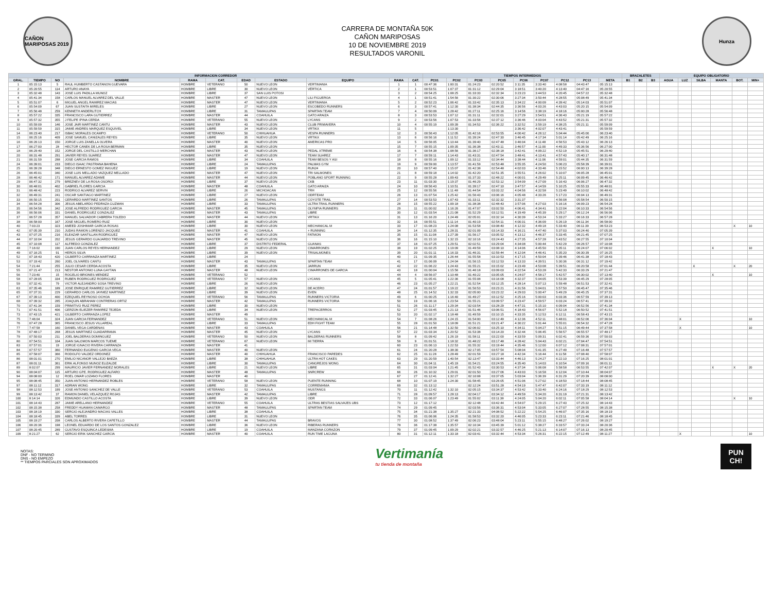CAÑON MARIPOSAS 2019
CARRERA DE MONTAÑA 50K
CAÑON MARIPOSAS
10 DE NOVIEMBRE 2019
RESULTADOS VARONIL
Hunza
| INFORMACION CORREDOR | | | | | | | | | | | TIEMPOS INTERMEDIOS | | | | | | | | | BRAZALETES | | | EQUIPO OBLIGATORIO | | | | | |
| --- | --- | --- | --- | --- | --- | --- | --- | --- | --- | --- | --- | --- | --- | --- | --- | --- | --- | --- | --- | --- | --- | --- | --- | --- | --- | --- | --- | --- |
| GRAL. | TIEMPO | NO | NOMBRE | RAMA | CAT. | EDAD | ESTADO | EQUIPO | RAMA | CAT. | PC01 | PC02 | PC03 | PC05 | PC06 | PC07 | PC12 | PC13 | META | B1 | B2 | B3 | AGUA | LUZ | SILBA | MANTA | BOT. | MIN+ |
| 1 | 05:15:13 | 5 | RAUL HUMBERTO CASTANON GUEVARA | HOMBRE | VETERANO | 50 | NUEVO LEON | VERTIMANIA | 1 | 1 | 00:47:36 | 1:00:31 | 01:24:23 | 02:20:52 | 3:11:35 | 3:33:40 | 4:08:58 | 04:43:47 | 05:15:13 | | | | | | | | | |
| 2 | 05:20:55 | 114 | ARTURO ANAYA | HOMBRE | LIBRE | 30 | NUEVO LEON | VÉRTICA | 2 | 1 | 00:53:51 | 1:07:37 | 01:31:12 | 02:29:04 | 3:18:51 | 3:40:20 | 4:13:40 | 04:47:16 | 05:20:55 | | | | | | | | | |
| 3 | 05:32:48 | 143 | JOSE LUIS PADILLA MUNOZ | HOMBRE | LIBRE | 37 | SAN LUIS POTOSI | | 3 | 2 | 00:54:25 | 1:08:25 | 01:33:33 | 02:32:34 | 3:23:23 | 3:44:53 | 4:20:45 | 04:57:22 | 05:32:48 | | | | | | | | | |
| 4 | 05:41:34 | 158 | CARLOS MANUEL ALVAREZ DEL VALLE | HOMBRE | MASTER | 47 | NUEVO LEON | LILI FIGUEROA | 4 | 1 | 00:51:41 | 1:54:56 | 01:30:22 | 02:30:06 | 3:27:34 | 3:50:44 | 4:28:55 | 05:08:49 | 05:41:34 | | | | | | | | | |
| 5 | 05:51:07 | 6 | MIGUEL ANGEL RAMIREZ MACIAS | HOMBRE | MASTER | 47 | NUEVO LEON | VERTIMANIA | 5 | 2 | 00:52:23 | 1:06:42 | 01:33:42 | 02:35:13 | 3:34:22 | 4:00:09 | 4:39:42 | 05:14:03 | 05:51:07 | | | | | | | | | |
| 6 | 05:54:09 | 67 | JUAN SUSTAITA MIRELES | HOMBRE | LIBRE | 27 | NUEVO LEON | ESCOBEDO RUNNERS | 6 | 3 | 00:57:41 | 1:12:30 | 01:38:34 | 02:44:35 | 3:36:56 | 4:03:26 | 4:43:03 | 05:20:15 | 05:54:09 | | | | | | | | | |
| 7 | 05:56:48 | 259 | KENNETH ANDERLITCH | HOMBRE | LIBRE | 31 | TAMAULIPAS | SPARTAN TEAM | 7 | 4 | 00:50:09 | 1:28:42 | 01:27:11 | 02:25:16 | 3:14:56 | 3:38:19 | 4:18:16 | 05:00:28 | 05:56:48 | | | | | | | | | |
| 8 | 05:57:22 | 335 | FRANCISCO LARA GUTIERREZ | HOMBRE | MASTER | 44 | COAHUILA | GATO ARAIZA | 8 | 3 | 00:53:53 | 1:07:12 | 01:31:11 | 02:32:01 | 3:27:29 | 3:54:51 | 4:36:43 | 05:21:19 | 05:57:22 | | | | | | | | | |
| 9 | 05:57:32 | 355 | J FELIPE IPINA CERDA | HOMBRE | VETERANO | 55 | NUEVO LEON | LYCANS | 9 | 2 | 00:53:56 | 1:07:53 | 01:33:56 | 02:37:12 | 3:36:46 | 4:03:04 | 4:43:52 | 05:21:31 | 05:57:32 | | | | | | | | | |
| 10 | 05:59:09 | 146 | JOSE JAIR MARTINEZ CANTU | HOMBRE | MASTER | 43 | NUEVO LEON | CLUB PRIMAVERA | 10 | 4 | 00:55:19 | 1:09:39 | 01:34:53 | 02:36:22 | 3:32:52 | 3:59:19 | 4:38:25 | 05:21:11 | 05:59:09 | | | | | | | | | |
| 11 | 05:59:59 | 315 | JAIME ANDRES MARQUEZ ESQUIVEL | HOMBRE | LIBRE | 34 | NUEVO LEON | VRTIKX | 11 | 5 | | 1:13:30 | | | 3:36:42 | 4:02:07 | 4:43:41 | | 05:59:59 | | | | | | | | | |
| 14 | 06:23:40 | 217 | ISBAC MORALES OCAMPO | HOMBRE | VETERANO | 50 | CHIHUAHUA | VESPA RUNNERS | 12 | 3 | 00:56:43 | 1:12:05 | 01:42:16 | 02:53:55 | 4:00:42 | 4:26:12 | 5:04:44 | 05:45:00 | 06:23:40 | | | | | | | | | |
| 15 | 06:25:16 | 409 | JOSE SAMUEL CANIZALES REYES | HOMBRE | LIBRE | 35 | NUEVO LEON | VRTIKX | 13 | 6 | 00:56:16 | 1:11:52 | 01:39:24 | 02:47:30 | 3:46:45 | 4:17:34 | 5:01:14 | 05:42:49 | 06:25:16 | | | | | | | | | |
| 16 | 06:26:13 | 150 | JORGE LUIS ZANELLA OLVERA | HOMBRE | MASTER | 40 | NUEVO LEON | AMERICAS PRO | 14 | 5 | 00:56:05 | 1:10:44 | 01:39:40 | 02:47:48 | 3:46:04 | 4:11:48 | 4:56:53 | 05:43:12 | 06:26:13 | | | | | | | | | |
| 17 | 06:27:00 | 28 | HECTOR CANEK DE LA ROSA BERMAN | HOMBRE | LIBRE | 35 | NUEVO LEON | | 15 | 7 | 00:55:15 | 1:09:35 | 01:36:38 | 02:43:11 | 3:46:57 | 4:11:00 | 4:49:33 | 05:36:56 | 06:27:00 | | | | | | | | | |
| 18 | 06:29:40 | 152 | JORGE DEL CASTILLO MERCHAN | HOMBRE | MASTER | 43 | NUEVO LEON | PEDAL XTREME | 16 | 6 | 00:54:38 | 1:08:56 | 01:36:17 | 02:38:18 | 3:42:41 | 4:09:22 | 4:52:19 | 05:45:51 | 06:29:40 | | | | | | | | | |
| 20 | 06:31:48 | 291 | JAVIER REYES SUAREZ | HOMBRE | MASTER | 47 | NUEVO LEON | TEAM SUAREZ | 17 | 7 | 00:59:11 | 1:14:43 | 01:43:31 | 02:47:54 | 3:48:41 | 4:13:41 | 4:57:43 | 05:40:17 | 06:31:48 | | | | | | | | | |
| 21 | 06:31:59 | 288 | JOSE GARCIA RAMOS | HOMBRE | LIBRE | 34 | COAHUILA | TEAM BESOS Y ASI | 18 | 8 | 00:55:16 | 1:09:12 | 01:33:12 | 02:34:44 | 3:38:44 | 4:11:06 | 4:59:01 | 05:44:35 | 06:31:59 | | | | | | | | | |
| 24 | 06:39:01 | 233 | DIEGO ISAAC PASTRANA BAHENA | HOMBRE | LIBRE | 24 | TAMAULIPAS | PALMAS GYM | 19 | 9 | 00:59:00 | 1:13:57 | 01:41:59 | 02:53:48 | 3:55:35 | 4:24:50 | 5:06:23 | 05:58:39 | 06:39:01 | | | | | | | | | |
| 25 | 06:39:28 | 348 | DIEGO ERNESTO GOMEZ INIGUEZ | HOMBRE | LIBRE | 19 | NUEVO LEON | RUN24 | 20 | 10 | 00:57:40 | 1:15:07 | 01:42:38 | 02:54:48 | 4:02:03 | 4:33:46 | 5:15:52 | 06:00:13 | 06:39:28 | | | | | | | | | |
| 26 | 06:45:01 | 340 | JOSE LUIS MELLADO VAZQUEZ MELLADO | HOMBRE | MASTER | 47 | NUEVO LEON | TRI SALMONES | 21 | 8 | 00:59:18 | 1:14:02 | 01:42:20 | 02:51:35 | 3:55:51 | 4:26:02 | 5:10:07 | 06:05:28 | 06:45:01 | | | | | | | | | |
| 28 | 06:46:42 | 171 | MANUEL ALVAREZ ADAME | HOMBRE | MASTER | 44 | NUEVO LEON | POBLANO SPORT RUNNING | 22 | 9 | 00:55:28 | 1:09:43 | 01:37:33 | 02:48:22 | 4:00:01 | 4:29:49 | 5:25:11 | 06:09:45 | 06:46:42 | | | | | | | | | |
| 29 | 06:47:32 | 279 | BREZNEV DE LA ROSA OSOROI | HOMBRE | LIBRE | 37 | NUEVO LEON | CKB | 23 | 11 | 01:03:30 | 1:19:37 | 01:46:29 | 02:53:12 | 3:54:09 | 4:27:09 | 5:16:43 | 06:06:27 | 06:47:32 | | | | | | | | | |
| 30 | 06:48:01 | 402 | GABRIEL FLORES GARCIA | HOMBRE | MASTER | 48 | COAHUILA | GATO ARAIZA | 24 | 10 | 00:56:43 | 1:10:51 | 01:39:17 | 02:47:10 | 3:47:57 | 4:14:59 | 5:10:25 | 05:55:33 | 06:48:01 | | | | | | | | | |
| 31 | 06:48:42 | 223 | RODRIGO ALVAREZ SERVIN | HOMBRE | LIBRE | 26 | MICHOACAN | TRH | 25 | 12 | 00:55:56 | 1:11:48 | 01:44:54 | 03:03:22 | 4:04:56 | 4:32:58 | 5:23:49 | 06:10:02 | 06:48:42 | | | | | | | | | |
| 32 | 06:49:31 | 241 | OSCAR SANTIAGO MARTINEZ | HOMBRE | LIBRE | 27 | NUEVO LEON | ODRTEAM | 26 | 13 | 01:07:54 | 1:25:42 | 01:56:43 | 03:06:16 | 4:05:48 | 4:33:26 | 5:17:23 | 06:04:13 | 06:49:31 | | | | | | | | | |
| 33 | 06:50:15 | 201 | GERARDO MARTINEZ SANTOS | HOMBRE | LIBRE | 26 | TAMAULIPAS | COYOTE TRAIL | 27 | 14 | 00:53:53 | 1:07:43 | 01:33:11 | 02:32:32 | 3:31:37 | | 4:56:08 | 05:58:54 | 06:50:15 | | | | | | | | | |
| 34 | 06:54:28 | 306 | JESUS ABELARDO PEDRAZA GUZMAN | HOMBRE | LIBRE | 33 | TAMAULIPAS | ULTRA TRAIL RUNNERS | 28 | 15 | 00:55:22 | 1:09:18 | 01:38:38 | 02:48:43 | 3:57:06 | 4:27:03 | 5:16:16 | 06:09:23 | 06:54:28 | | | | | | | | | |
| 35 | 06:54:56 | 342 | JOSE ALFREDO RODRIGUEZ GARCIA | HOMBRE | MASTER | 45 | TAMAULIPAS | OLYMPIA RUNNERS | 29 | 11 | 01:00:02 | 1:16:26 | 01:47:07 | 03:02:50 | 4:06:41 | 4:34:41 | 5:22:04 | 06:10:33 | 06:54:56 | | | | | | | | | |
| 36 | 06:56:06 | 331 | DANIEL RODRIGUEZ GONZALEZ | HOMBRE | MASTER | 43 | TAMAULIPAS | LIBRE | 30 | 12 | 01:03:54 | 1:21:08 | 01:52:29 | 03:12:51 | 4:19:49 | 4:45:39 | 5:29:17 | 06:12:24 | 06:56:06 | | | | | | | | | |
| 37 | 06:57:28 | 357 | MANUEL SALVADOR CABRERA TOLEDO | HOMBRE | MASTER | 44 | NUEVO LEON | VRTIKX | 31 | 13 | 01:16:20 | 1:24:49 | 02:05:01 | 03:32:14 | 4:30:39 | 4:53:24 | 5:33:27 | 06:16:33 | 06:57:28 | | | | | | | | | |
| 38 | 06:58:00 | 167 | JOSE MIGUEL ROMERO RUIZ | HOMBRE | LIBRE | 30 | NUEVO LEON | | 32 | 16 | 00:55:51 | 1:11:14 | 01:40:19 | 02:54:11 | 4:00:31 | 4:36:09 | 5:26:19 | 06:11:34 | 06:58:00 | | | | | | | | | |
| 40 | 7:03:23 | 323 | AMEED JOSHIMAR GARCIA ROSAS | HOMBRE | LIBRE | 30 | NUEVO LEON | MECHANICAL M | 33 | 17 | 01:08:23 | 1:24:08 | 01:53:58 | 03:08:40 | 4:12:32 | 4:49:18 | 5:33:40 | 06:11:39 | 06:53:23 | | | | | | | | X | 10 |
| 42 | 07:05:39 | 210 | JUDAS RAMON LORENZO JACQUEZ | HOMBRE | MASTER | 41 | COAHUILA | + RUNNING | 34 | 14 | 01:12:35 | 1:28:31 | 02:01:09 | 03:14:33 | 4:16:21 | 4:47:40 | 5:37:03 | 06:24:40 | 07:05:39 | | | | | | | | | |
| 43 | 07:07:25 | 216 | ELEAZAR SANTILLAN RODRIGUEZ | HOMBRE | MASTER | 47 | NUEVO LEON | FATMON | 35 | 15 | 01:11:08 | 1:27:39 | 01:56:17 | 03:05:52 | 4:13:12 | 4:46:37 | 5:33:45 | 06:21:45 | 07:07:25 | | | | | | | | | |
| 44 | 07:10:04 | 202 | JESUS GERARDO GUAJARDO TREVINO | HOMBRE | MASTER | 45 | NUEVO LEON | | 36 | 16 | 01:15:10 | 1:32:15 | 02:10:16 | 03:24:43 | 4:27:35 | 4:57:28 | 5:43:52 | 06:27:55 | 07:10:04 | | | | | | | | | |
| 45 | 07:10:08 | 117 | ALFREDO GONZALEZ | HOMBRE | LIBRE | 37 | DISTRITO FEDERAL | GUANAS | 37 | 18 | 01:07:25 | 1:29:51 | 02:02:51 | 03:29:04 | 4:34:08 | 5:00:44 | 5:42:29 | 06:26:57 | 07:10:08 | | | | | | | | | |
| 48 | 7:16:02 | 190 | JUAN CARLOS REYES HERNANDEZ | HOMBRE | LIBRE | 29 | NUEVO LEON | CIMARRONES | 38 | 19 | 01:02:25 | 1:19:09 | 01:49:59 | 03:08:10 | 4:14:06 | 4:45:50 | 5:35:11 | 06:24:07 | 07:06:02 | | | | | | | X | | 10 |
| 49 | 07:16:25 | 91 | HEROS SILVA | HOMBRE | LIBRE | 39 | NUEVO LEON | TRISALMONES | 39 | 20 | 01:01:11 | 1:16:33 | 01:46:31 | 02:59:44 | 4:12:04 | 4:46:41 | 5:35:20 | 06:30:39 | 07:16:25 | | | | | | | | | |
| 52 | 07:18:43 | 420 | GILBERTO CARRANZA MARTINEZ | HOMBRE | LIBRE | 24 | | | 40 | 21 | 01:09:35 | 1:26:44 | 01:55:58 | 03:10:53 | 4:17:15 | 4:50:04 | 5:39:46 | 06:41:38 | 07:18:43 | | | | | | | | | |
| 53 | 07:19:42 | 260 | JOEL OLIVARES CANTU | HOMBRE | MASTER | 43 | TAMAULIPAS | SPARTAN TEAM | 41 | 17 | 01:06:09 | 1:24:04 | 01:56:15 | 03:12:53 | 4:13:33 | 4:39:51 | 5:30:36 | 06:31:12 | 07:19:42 | | | | | | | | | |
| 54 | 7:21:44 | 255 | JULIO CESAR CERDA ACOSTA | HOMBRE | LIBRE | 35 | NUEVO LEON | JARRUN | 42 | 22 | 01:06:22 | 1:24:43 | 01:55:21 | 03:15:02 | 4:23:49 | 4:53:08 | 5:39:51 | 06:20:58 | 07:01:44 | | | | | | X | | X | 20 |
| 55 | 07:21:47 | 213 | NESTOR ANTONIO LUNA GAYTAN | HOMBRE | MASTER | 48 | NUEVO LEON | CIMARRONES DE GARCIA | 43 | 18 | 01:00:04 | 1:15:56 | 01:46:18 | 03:09:03 | 4:22:54 | 4:53:28 | 5:42:33 | 06:33:29 | 07:21:47 | | | | | | | | | |
| 56 | 7:23:40 | 15 | ROGELIO BRIONES MENDEZ | HOMBRE | VETERANO | 52 | | | 44 | 4 | 00:56:07 | 1:10:48 | 01:40:22 | 03:05:05 | 4:24:07 | 4:58:17 | 5:42:57 | 06:30:02 | 07:13:40 | | | | | | | X | | 10 |
| 58 | 07:28:05 | 334 | RUBEN RODRIGUEZ RODRIGUEZ | HOMBRE | VETERANO | 57 | NUEVO LEON | LYCANS | 45 | 5 | 01:05:41 | 1:22:36 | 01:55:08 | 03:16:08 | 4:32:37 | 5:04:05 | 5:53:39 | 06:45:29 | 07:28:05 | | | | | | | | | |
| 59 | 07:32:41 | 79 | VICTOR ALEJANDRO SOSA TREVINO | HOMBRE | LIBRE | 26 | NUEVO LEON | | 46 | 23 | 01:05:27 | 1:22:21 | 01:52:54 | 03:12:25 | 4:28:14 | 5:07:13 | 5:59:48 | 06:51:53 | 07:32:41 | | | | | | | | | |
| 63 | 07:35:46 | 189 | JOSE ENRIQUE RAMIREZ GUTIERREZ | HOMBRE | LIBRE | 32 | NUEVO LEON | DE ACERO | 47 | 24 | 01:01:57 | 1:19:22 | 01:50:53 | 03:23:21 | 4:31:56 | 5:04:01 | 5:57:50 | 06:45:47 | 07:35:46 | | | | | | | | | |
| 65 | 07:37:31 | 229 | GERARDO CARLOS JAYMEZ MARTINEZ | HOMBRE | LIBRE | 39 | NUEVO LEON | EVEN | 48 | 25 | 01:14:52 | 1:32:33 | 02:05:00 | 03:23:22 | 4:29:03 | 5:00:47 | 5:49:29 | 06:45:25 | 07:37:31 | | | | | | | | | |
| 67 | 07:39:13 | 400 | EZEQUIEL REYNOSO OCHOA | HOMBRE | VETERANO | 56 | TAMAULIPAS | RUNNERS VICTORIA | 49 | 6 | 01:00:25 | 1:16:40 | 01:49:27 | 03:12:52 | 4:25:16 | 5:00:03 | 6:03:36 | 06:57:59 | 07:39:13 | | | | | | | | | |
| 68 | 07:39:32 | 285 | JOAQUIN ABRAHAM CONTRERAS ORTIZ | HOMBRE | MASTER | 42 | TAMAULIPAS | RUNNERS VICTORIA | 50 | 19 | 01:06:16 | 1:23:54 | 01:55:21 | 03:09:57 | 4:23:47 | 4:59:57 | 6:03:24 | 06:57:41 | 07:39:32 | | | | | | | | | |
| 70 | 07:41:34 | 159 | PRIMITIVO RUIZ PEREZ | HOMBRE | LIBRE | 30 | NUEVO LEON | | 51 | 26 | 01:11:17 | 1:29:34 | 02:03:54 | 03:28:29 | 4:47:31 | 5:15:10 | 6:09:04 | 06:52:56 | 07:41:34 | | | | | | | | | |
| 71 | 07:41:51 | 406 | GERZON ELIEZER RAMIREZ TEJEDA | HOMBRE | LIBRE | 34 | NUEVO LEON | TREPACERROS | 52 | 27 | 01:03:45 | 1:21:13 | 01:51:46 | 03:06:51 | 4:18:43 | 4:56:07 | 5:52:18 | 06:50:52 | 07:41:51 | | | | | | | | | |
| 73 | 07:43:15 | 421 | GILBERTO CARRANZA LOPEZ | HOMBRE | MASTER | 49 | | | 53 | 20 | 01:02:17 | 1:18:48 | 01:49:59 | 03:10:15 | 4:33:35 | 5:12:53 | 6:12:11 | 06:58:43 | 07:43:15 | | | | | | | | | |
| 75 | 7:46:04 | 324 | JUAN GARCIA FERNANDEZ | HOMBRE | VETERANO | 51 | NUEVO LEON | MECHANICAL M | 54 | 7 | 01:08:26 | 1:24:15 | 01:54:00 | 03:12:49 | 4:12:36 | 4:52:11 | 5:48:01 | 06:52:06 | 07:36:04 | | | | | X | | | | 10 |
| 76 | 07:47:28 | 365 | FRANCISCO JESUS VILLAREAL | HOMBRE | LIBRE | 33 | TAMAULIPAS | EDH FIGHT TEAM | 55 | 28 | 01:01:50 | 1:18:09 | 01:51:21 | 03:21:47 | 4:30:22 | 5:01:44 | 5:55:01 | 06:54:32 | 07:47:28 | | | | | | | | | |
| 77 | 7:47:58 | 160 | DANIEL VEGA CARDENAS | HOMBRE | MASTER | 43 | COAHUILA | | 56 | 21 | 01:14:48 | 1:32:50 | 02:06:02 | 03:25:10 | 4:34:11 | 5:04:27 | 5:51:15 | 06:49:44 | 07:37:58 | | | | | X | | | | 10 |
| 78 | 07:48:17 | 268 | JESUS MARTINEZ GUADARRAMA | HOMBRE | MASTER | 45 | NUEVO LEON | LYCANS | 57 | 22 | 01:03:34 | 1:20:52 | 01:53:38 | 03:14:20 | 4:32:44 | 5:06:45 | 5:56:57 | 06:55:57 | 07:48:17 | | | | | | | | | |
| 79 | 07:50:03 | 211 | JOEL BALDERAS DOMINGUEZ | HOMBRE | VETERANO | 50 | NUEVO LEON | BALDERAS RUNNERS | 58 | 8 | 01:09:42 | 1:26:19 | 01:58:11 | 03:22:00 | 4:33:59 | 5:09:31 | 6:02:41 | 06:59:36 | 07:50:03 | | | | | | | | | |
| 80 | 07:54:51 | 104 | JUAN SALOMON MARCOS TUEME | HOMBRE | VETERANO | 67 | NUEVO LEON | MI TIERRA | 59 | 9 | 01:01:51 | 1:18:32 | 01:48:22 | 03:17:48 | 4:28:42 | 5:04:43 | 6:02:21 | 07:04:47 | 07:54:51 | | | | | | | | | |
| 83 | 07:57:01 | 19 | JORGE IGNACIO RIVERA CARRANZA | HOMBRE | MASTER | 41 | | | 60 | 23 | 01:06:13 | 1:22:53 | 01:55:32 | 03:19:44 | 4:35:46 | 5:12:00 | 6:07:12 | 07:08:31 | 07:57:01 | | | | | | | | | |
| 84 | 07:57:57 | 360 | FERNANDO EUGENIO GARCIA VEGA | HOMBRE | MASTER | 40 | NUEVO LEON | | 61 | 24 | 01:20:28 | 1:38:30 | 02:17:05 | 03:57:54 | 5:08:04 | 5:41:35 | 6:27:49 | 07:16:48 | 07:57:57 | | | | | | | | | |
| 85 | 07:58:07 | 366 | RODOLFO VALDEZ ORDONEZ | HOMBRE | MASTER | 40 | CHIHUAHUA | FRANCISCO PAREDES | 62 | 25 | 01:11:28 | 1:28:49 | 02:01:59 | 03:27:18 | 4:42:34 | 5:16:44 | 6:11:58 | 07:08:40 | 07:58:07 | | | | | | | | | |
| 86 | 08:01:01 | 270 | EMILIO NICANOR VALLEJO BAEZA | HOMBRE | LIBRE | 38 | CHIHUAHUA | ULTRA HOT CAKES | 63 | 29 | 01:20:59 | 1:40:54 | 02:13:47 | 03:33:44 | 4:46:13 | 5:24:27 | 6:22:10 | 07:16:25 | 08:01:01 | | | | | | | | | |
| 87 | 08:01:11 | 361 | ERIK ALFONSO MUNOZ ELIZALDE | HOMBRE | LIBRE | 30 | TAMAULIPAS | CANGREJOS WONG | 64 | 30 | 01:04:11 | 1:45:19 | 01:54:21 | 03:24:55 | 4:35:40 | 5:14:03 | 6:10:54 | 07:09:16 | 08:01:11 | | | | | | | | | |
| 89 | 8:02:07 | 299 | MAURICIO JAVIER FERNANDEZ MORALES | HOMBRE | LIBRE | 21 | NUEVO LEON | LIBRE | 65 | 31 | 01:03:04 | 1:21:45 | 01:52:43 | 03:30:53 | 4:37:34 | 5:06:08 | 5:58:58 | 06:53:55 | 07:42:07 | | | | | | | X | X | 20 |
| 90 | 08:04:07 | 115 | ARTURO GPE. RODRIGUEZ ALFARO | HOMBRE | MASTER | 48 | TAMAULIPAS | SNRCREW | 66 | 26 | 01:10:32 | 1:29:01 | 02:01:50 | 03:27:06 | 4:43:03 | 5:16:58 | 6:12:04 | 07:10:44 | 08:04:07 | | | | | | | | | |
| 94 | 08:08:00 | 12 | ROEL OMAR LOZANO FLORES | HOMBRE | MASTER | 40 | | | 67 | 27 | 01:12:41 | 1:32:27 | 02:10:08 | 03:37:05 | 5:03:04 | 5:36:39 | 6:31:29 | 07:20:39 | 08:08:00 | | | | | | | | | |
| 95 | 08:08:45 | 350 | JUAN ANTONIO HERNANDEZ ROBLES | HOMBRE | VETERANO | 58 | NUEVO LEON | PUENTE RUNNING | 68 | 10 | 01:07:19 | 1:24:30 | 01:58:45 | 03:26:05 | 4:51:06 | 5:27:02 | 6:18:50 | 07:18:44 | 08:08:45 | | | | | | | | | |
| 97 | 08:11:12 | 317 | ADRIAN WONG | HOMBRE | LIBRE | 32 | TAMAULIPAS | CORREMANIA | 69 | 32 | 01:13:12 | | 02:12:24 | 03:51:28 | 4:54:19 | 5:47:47 | 6:42:07 | 07:33:19 | 08:11:12 | | | | | | | | | |
| 98 | 08:12:53 | 199 | JOSE ANTONIO SANCHEZ DE VALLE | HOMBRE | VETERANO | 53 | COAHUILA | MUSTANGS | 70 | 11 | 01:12:42 | 1:32:10 | 02:05:15 | 03:34:37 | 4:53:42 | 5:33:40 | 6:24:16 | 07:18:29 | 08:12:53 | | | | | | | | | |
| 99 | 08:13:42 | 37 | RAMON DANIEL VELAZQUEZ ROJAS | HOMBRE | MASTER | 42 | TAMAULIPAS | LIBRE | 71 | 28 | 01:09:57 | 1:28:13 | 02:04:17 | 03:34:12 | 4:49:59 | 5:34:20 | 6:31:19 | 07:21:31 | 08:13:42 | | | | | | | | | |
| 100 | 8:14:14 | 326 | EDMUNDO CASTILLO ACOSTA | HOMBRE | LIBRE | 39 | NUEVO LEON | ODR | 72 | 33 | 01:06:07 | 1:23:49 | 01:55:02 | 03:11:38 | 4:24:05 | 5:04:20 | 6:02:11 | 07:05:58 | 08:04:14 | | | | | | | | X | 10 |
| 101 | 08:14:43 | 287 | JAIME ARELLANO HERNANDEZ | HOMBRE | VETERANO | 55 | COAHUILA | ULTRAS BESTIAS SALVAJES UBS | 73 | 12 | 01:17:12 | | 02:12:48 | 03:42:44 | 4:54:07 | 5:29:15 | 6:27:43 | 07:25:32 | 08:14:43 | | | | | | | | | |
| 102 | 08:15:38 | 258 | FREDDY HUAMAN CAMARGO | HOMBRE | MASTER | 48 | TAMAULIPAS | SPARTAN TEAM | 74 | 29 | 01:09:45 | | 02:03:56 | 03:36:31 | 4:53:04 | 5:33:05 | 6:27:07 | 07:28:55 | 08:15:38 | | | | | | | | | |
| 103 | 08:18:19 | 330 | SERGIO ALEJANDRO MACIAS VALLES | HOMBRE | LIBRE | 38 | COAHUILA | | 75 | 34 | 01:21:38 | 1:35:27 | 02:21:33 | 04:08:52 | 5:22:22 | 5:54:25 | 6:46:07 | 07:35:16 | 08:18:19 | | | | | | | | | |
| 104 | 08:18:45 | 339 | ABEL TORRES | HOMBRE | LIBRE | 31 | NUEVO LEON | | 76 | 35 | 01:06:06 | 1:24:35 | 01:58:53 | 03:32:20 | 4:46:05 | 5:23:33 | 6:23:11 | 07:21:46 | 08:18:45 | | | | | | | | | |
| 105 | 08:19:27 | 208 | CARLOS ALBERTO RIVERA CAPETILLO | HOMBRE | MASTER | 44 | TAMAULIPAS | BRAVOS | 77 | 30 | 01:08:52 | 1:37:49 | 02:06:23 | 03:48:04 | 5:23:11 | 5:55:15 | 6:48:27 | 07:26:02 | 08:19:27 | | | | | | | | | |
| 106 | 08:20:36 | 198 | LEONEL EDUARDO DE LOS SANTOS GONZALEZ | HOMBRE | LIBRE | 36 | NUEVO LEON | RIBERAS RUNNERS | 78 | 36 | 01:17:38 | 1:35:57 | 02:10:34 | 03:45:39 | 5:01:12 | 5:38:27 | 6:33:57 | 07:33:24 | 08:20:36 | | | | | | | | | |
| 107 | 08:20:45 | 289 | GUSTAVO ESQUINCA LEDESMA | HOMBRE | LIBRE | 19 | COAHUILA | MANZANA CORAZON | 79 | 37 | 01:09:45 | 1:09:29 | 02:02:21 | 03:32:57 | 4:46:25 | 5:21:13 | 6:14:07 | 07:16:13 | 08:20:45 | | | | | | | | | |
| 109 | 8:21:27 | 62 | SERGIO ERIK SANCHEZ GARCIA | HOMBRE | MASTER | 40 | COAHUILA | RUN TIME LAGUNA | 80 | 31 | 01:12:11 | 1:33:18 | 02:03:41 | 03:32:44 | 4:53:34 | 5:26:31 | 6:22:15 | 07:12:49 | 08:11:27 | | | | | X | | | | 10 |
NOTAS:
DNF - NO TERMINO
DNS - NO EMPEZO
** TIEMPOS PARCIALES SON APROXIMADOS
Vertimanía
tu tienda de montaña
PUN
CH!